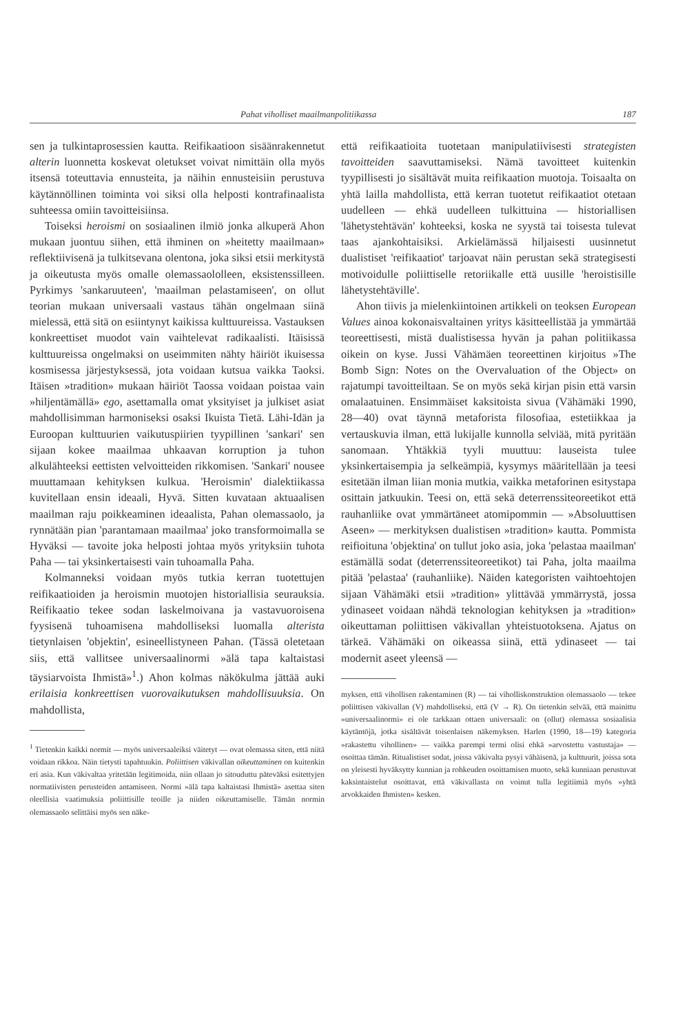Pahat viholliset maailmanpolitiikassa 187
sen ja tulkintaprosessien kautta. Reifikaatioon sisäänrakennetut alterin luonnetta koskevat oletukset voivat nimittäin olla myös itsensä toteuttavia ennusteita, ja näihin ennusteisiin perustuva käytännöllinen toiminta voi siksi olla helposti kontrafinaalista suhteessa omiin tavoitteisiinsa.
Toiseksi heroismi on sosiaalinen ilmiö jonka alkuperä Ahon mukaan juontuu siihen, että ihminen on »heitetty maailmaan» reflektiivisenä ja tulkitsevana olentona, joka siksi etsii merkitystä ja oikeutusta myös omalle olemassaololleen, eksistenssilleen. Pyrkimys 'sankaruuteen', 'maailman pelastamiseen', on ollut teorian mukaan universaali vastaus tähän ongelmaan siinä mielessä, että sitä on esiintynyt kaikissa kulttuureissa. Vastauksen konkreettiset muodot vain vaihtelevat radikaalisti. Itäisissä kulttuureissa ongelmaksi on useimmiten nähty häiriöt ikuisessa kosmisessa järjestyksessä, jota voidaan kutsua vaikka Taoksi. Itäisen »tradition» mukaan häiriöt Taossa voidaan poistaa vain »hiljentämällä» ego, asettamalla omat yksityiset ja julkiset asiat mahdollisimman harmoniseksi osaksi Ikuista Tietä. Lähi-Idän ja Euroopan kulttuurien vaikutuspiirien tyypillinen 'sankari' sen sijaan kokee maailmaa uhkaavan korruption ja tuhon alkulähteeksi eettisten velvoitteiden rikkomisen. 'Sankari' nousee muuttamaan kehityksen kulkua. 'Heroismin' dialektiikassa kuvitellaan ensin ideaali, Hyvä. Sitten kuvataan aktuaalisen maailman raju poikkeaminen ideaalista, Pahan olemassaolo, ja rynnätään pian 'parantamaan maailmaa' joko transformoimalla se Hyväksi — tavoite joka helposti johtaa myös yrityksiin tuhota Paha — tai yksinkertaisesti vain tuhoamalla Paha.
Kolmanneksi voidaan myös tutkia kerran tuotettujen reifikaatioiden ja heroismin muotojen historiallisia seurauksia. Reifikaatio tekee sodan laskelmoivana ja vastavuoroisena fyysisenä tuhoamisena mahdolliseksi luomalla alterista tietynlaisen 'objektin', esineellistyneen Pahan. (Tässä oletetaan siis, että vallitsee universaalinormi »älä tapa kaltaistasi täysiarvoista Ihmistä»<sup>1</sup>.) Ahon kolmas näkökulma jättää auki erilaisia konkreettisen vuorovaikutuksen mahdollisuuksia. On mahdollista,
<sup>1</sup> Tietenkin kaikki normit — myös universaaleiksi väitetyt — ovat olemassa siten, että niitä voidaan rikkoa. Näin tietysti tapahtuukin. Poliittisen väkivallan oikeuttaminen on kuitenkin eri asia. Kun väkivaltaa yritetään legitimoida, niin ollaan jo sitouduttu päteväksi esitettyjen normatiivisten perusteiden antamiseen. Normi »älä tapa kaltaistasi Ihmistä» asettaa siten oleellisia vaatimuksia poliittisille teoille ja niiden oikeuttamiselle. Tämän normin olemassaolo selittäisi myös sen näke-
että reifikaatioita tuotetaan manipulatiivisesti strategisten tavoitteiden saavuttamiseksi. Nämä tavoitteet kuitenkin tyypillisesti jo sisältävät muita reifikaation muotoja. Toisaalta on yhtä lailla mahdollista, että kerran tuotetut reifikaatiot otetaan uudelleen — ehkä uudelleen tulkittuina — historiallisen 'lähetystehtävän' kohteeksi, koska ne syystä tai toisesta tulevat taas ajankohtaisiksi. Arkielämässä hiljaisesti uusinnetut dualistiset 'reifikaatiot' tarjoavat näin perustan sekä strategisesti motivoidulle poliittiselle retoriikalle että uusille 'heroistisille lähetystehtäville'.
Ahon tiivis ja mielenkiintoinen artikkeli on teoksen European Values ainoa kokonaisvaltainen yritys käsitteellistää ja ymmärtää teoreettisesti, mistä dualistisessa hyvän ja pahan politiikassa oikein on kyse. Jussi Vähämäen teoreettinen kirjoitus »The Bomb Sign: Notes on the Overvaluation of the Object» on rajatumpi tavoitteiltaan. Se on myös sekä kirjan pisin että varsin omalaatuinen. Ensimmäiset kaksitoista sivua (Vähämäki 1990, 28—40) ovat täynnä metaforista filosofiaa, estetiikkaa ja vertauskuvia ilman, että lukijalle kunnolla selviää, mitä pyritään sanomaan. Yhtäkkiä tyyli muuttuu: lauseista tulee yksinkertaisempia ja selkeämpiä, kysymys määritellään ja teesi esitetään ilman liian monia mutkia, vaikka metaforinen esitystapa osittain jatkuukin. Teesi on, että sekä deterrenssiteoreetikot että rauhanliike ovat ymmärtäneet atomipommin — »Absoluuttisen Aseen» — merkityksen dualistisen »tradition» kautta. Pommista reifioituna 'objektina' on tullut joko asia, joka 'pelastaa maailman' estämällä sodat (deterrenssiteoreetikot) tai Paha, jolta maailma pitää 'pelastaa' (rauhanliike). Näiden kategoristen vaihtoehtojen sijaan Vähämäki etsii »tradition» ylittävää ymmärrystä, jossa ydinaseet voidaan nähdä teknologian kehityksen ja »tradition» oikeuttaman poliittisen väkivallan yhteistuotoksena. Ajatus on tärkeä. Vähämäki on oikeassa siinä, että ydinaseet — tai modernit aseet yleensä —
myksen, että vihollisen rakentaminen (R) — tai vihollis­konstruktion olemassaolo — tekee poliittisen väkivallan (V) mahdolliseksi, että (V → R). On tietenkin selvää, että mainittu »universaalinormi» ei ole tarkkaan ottaen universaali: on (ollut) olemassa sosiaalisia käytäntöjä, jotka sisältävät toisenlaisen näkemyksen. Harlen (1990, 18—19) kategoria »rakastettu vihollinen» — vaikka parempi termi olisi ehkä »arvostettu vastustaja» — osoittaa tämän. Ritualistiset sodat, joissa väkivalta pysyi vähäisenä, ja kulttuurit, joissa sota on yleisesti hyväksytty kunnian ja rohkeuden osoittamisen muoto, sekä kunniaan perustuvat kaksintaistelut osoittavat, että väkivallasta on voinut tulla legitiimiä myös »yhtä arvokkaiden Ihmisten» kesken.